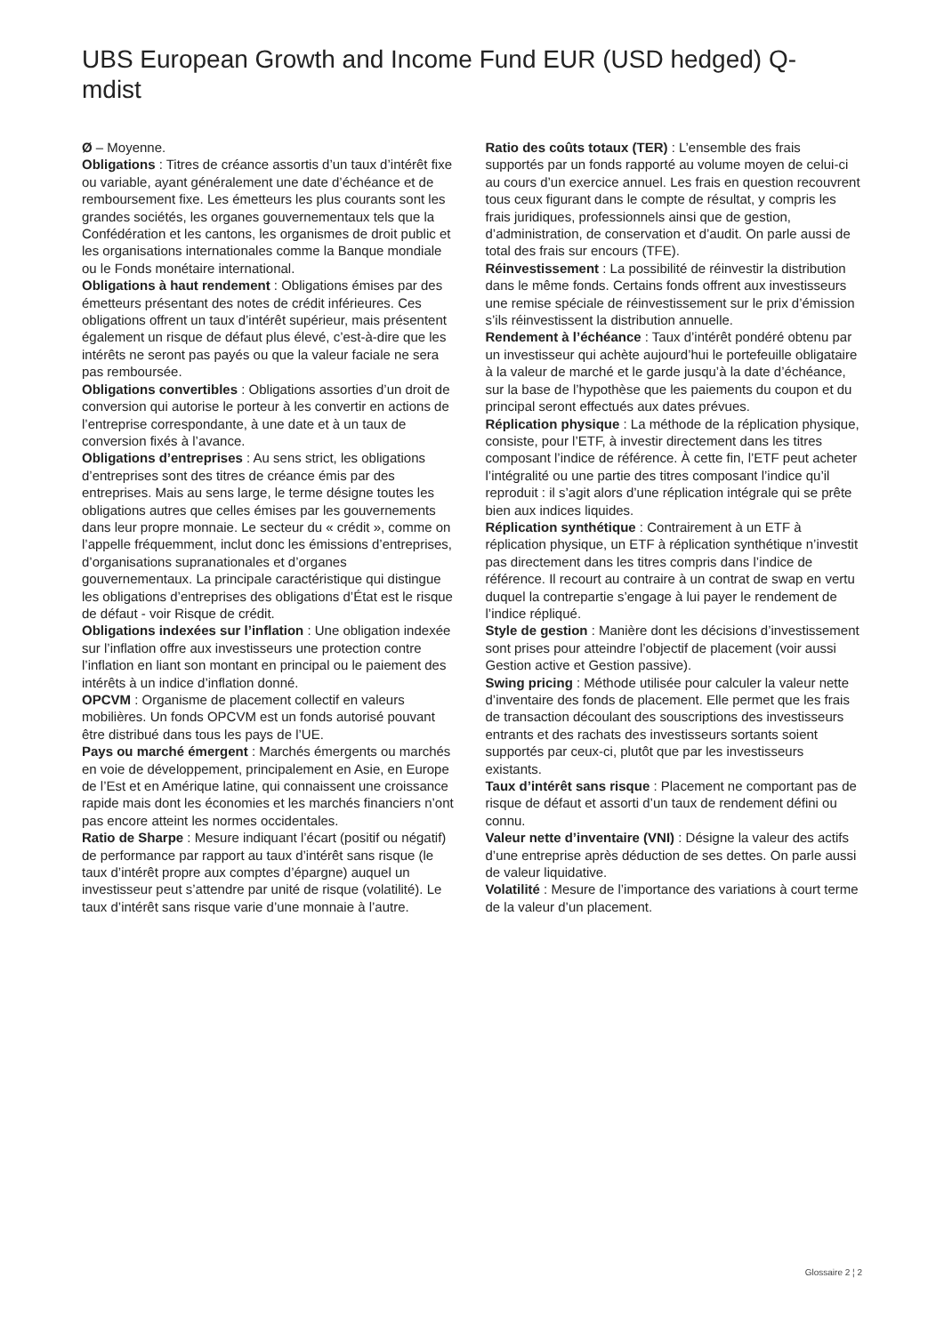UBS European Growth and Income Fund EUR (USD hedged) Q-mdist
Ø – Moyenne.
Obligations : Titres de créance assortis d’un taux d’intérêt fixe ou variable, ayant généralement une date d’échéance et de remboursement fixe. Les émetteurs les plus courants sont les grandes sociétés, les organes gouvernementaux tels que la Confédération et les cantons, les organismes de droit public et les organisations internationales comme la Banque mondiale ou le Fonds monétaire international.
Obligations à haut rendement : Obligations émises par des émetteurs présentant des notes de crédit inférieures. Ces obligations offrent un taux d’intérêt supérieur, mais présentent également un risque de défaut plus élevé, c’est-à-dire que les intérêts ne seront pas payés ou que la valeur faciale ne sera pas remboursée.
Obligations convertibles : Obligations assorties d’un droit de conversion qui autorise le porteur à les convertir en actions de l’entreprise correspondante, à une date et à un taux de conversion fixés à l’avance.
Obligations d’entreprises : Au sens strict, les obligations d’entreprises sont des titres de créance émis par des entreprises. Mais au sens large, le terme désigne toutes les obligations autres que celles émises par les gouvernements dans leur propre monnaie. Le secteur du « crédit », comme on l’appelle fréquemment, inclut donc les émissions d’entreprises, d’organisations supranationales et d’organes gouvernementaux. La principale caractéristique qui distingue les obligations d’entreprises des obligations d’État est le risque de défaut - voir Risque de crédit.
Obligations indexées sur l’inflation : Une obligation indexée sur l’inflation offre aux investisseurs une protection contre l’inflation en liant son montant en principal ou le paiement des intérêts à un indice d’inflation donné.
OPCVM : Organisme de placement collectif en valeurs mobilières. Un fonds OPCVM est un fonds autorisé pouvant être distribué dans tous les pays de l’UE.
Pays ou marché émergent : Marchés émergents ou marchés en voie de développement, principalement en Asie, en Europe de l’Est et en Amérique latine, qui connaissent une croissance rapide mais dont les économies et les marchés financiers n’ont pas encore atteint les normes occidentales.
Ratio de Sharpe : Mesure indiquant l’écart (positif ou négatif) de performance par rapport au taux d’intérêt sans risque (le taux d’intérêt propre aux comptes d’épargne) auquel un investisseur peut s’attendre par unité de risque (volatilité). Le taux d’intérêt sans risque varie d’une monnaie à l’autre.
Ratio des coûts totaux (TER) : L’ensemble des frais supportés par un fonds rapporté au volume moyen de celui-ci au cours d’un exercice annuel. Les frais en question recouvrent tous ceux figurant dans le compte de résultat, y compris les frais juridiques, professionnels ainsi que de gestion, d’administration, de conservation et d’audit. On parle aussi de total des frais sur encours (TFE).
Réinvestissement : La possibilité de réinvestir la distribution dans le même fonds. Certains fonds offrent aux investisseurs une remise spéciale de réinvestissement sur le prix d’émission s’ils réinvestissent la distribution annuelle.
Rendement à l’échéance : Taux d’intérêt pondéré obtenu par un investisseur qui achète aujourd’hui le portefeuille obligataire à la valeur de marché et le garde jusqu’à la date d’échéance, sur la base de l’hypothèse que les paiements du coupon et du principal seront effectués aux dates prévues.
Réplication physique : La méthode de la réplication physique, consiste, pour l’ETF, à investir directement dans les titres composant l’indice de référence. À cette fin, l’ETF peut acheter l’intégralité ou une partie des titres composant l’indice qu’il reproduit : il s’agit alors d’une réplication intégrale qui se prête bien aux indices liquides.
Réplication synthétique : Contrairement à un ETF à réplication physique, un ETF à réplication synthétique n’investit pas directement dans les titres compris dans l’indice de référence. Il recourt au contraire à un contrat de swap en vertu duquel la contrepartie s’engage à lui payer le rendement de l’indice répliqué.
Style de gestion : Manière dont les décisions d’investissement sont prises pour atteindre l’objectif de placement (voir aussi Gestion active et Gestion passive).
Swing pricing : Méthode utilisée pour calculer la valeur nette d’inventaire des fonds de placement. Elle permet que les frais de transaction découlant des souscriptions des investisseurs entrants et des rachats des investisseurs sortants soient supportés par ceux-ci, plutôt que par les investisseurs existants.
Taux d’intérêt sans risque : Placement ne comportant pas de risque de défaut et assorti d’un taux de rendement défini ou connu.
Valeur nette d’inventaire (VNI) : Désigne la valeur des actifs d’une entreprise après déduction de ses dettes. On parle aussi de valeur liquidative.
Volatilité : Mesure de l’importance des variations à court terme de la valeur d’un placement.
Glossaire 2 ¦ 2